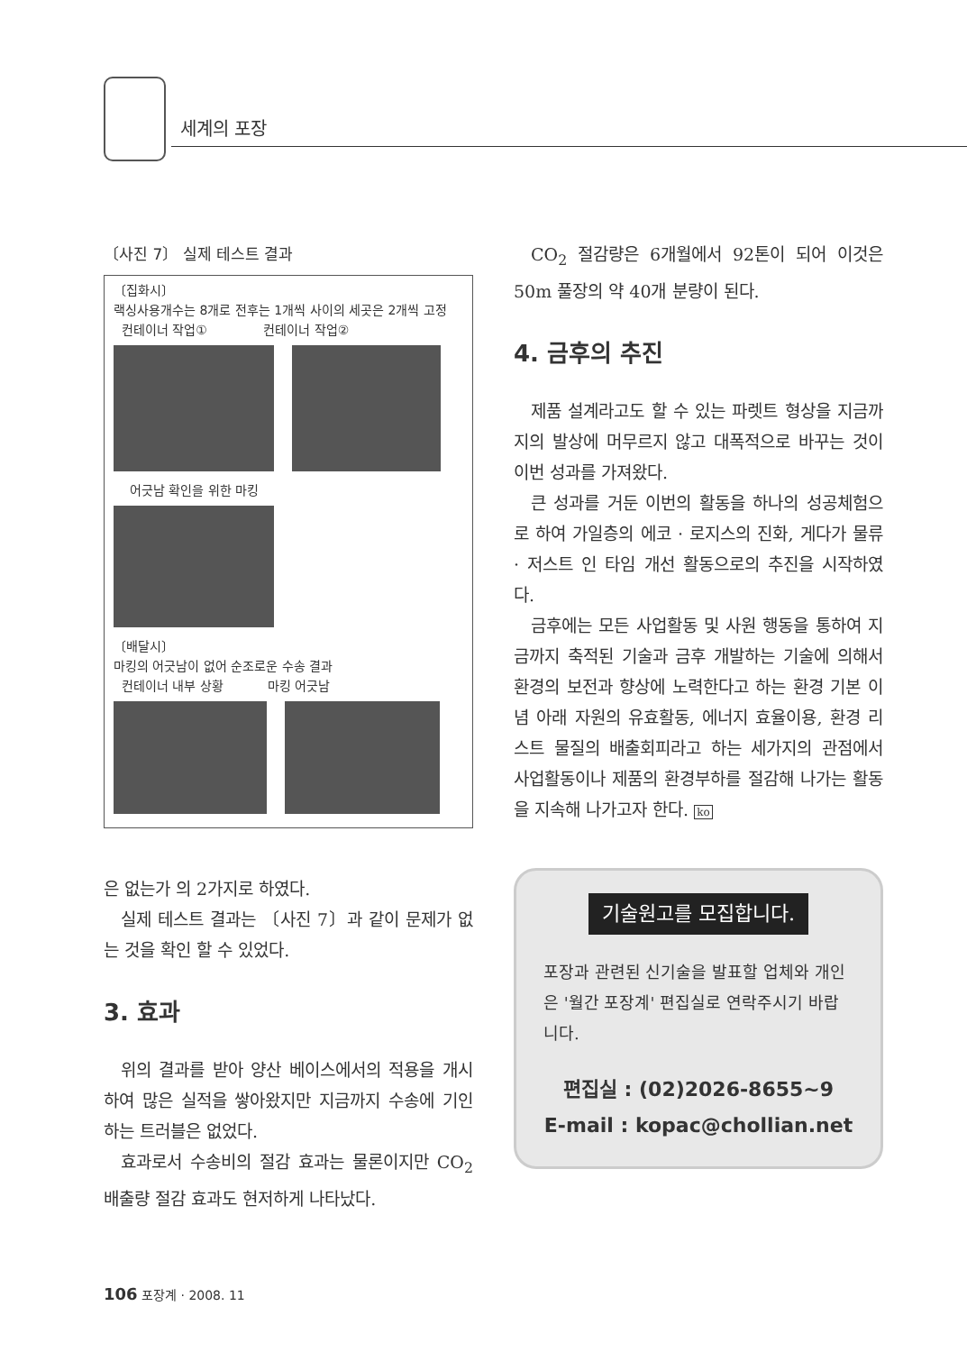세계의 포장
〔사진 7〕 실제 테스트 결과
〔집화시〕
랙싱사용개수는 8개로 전후는 1개씩 사이의 세곳은 2개씩 고정
컨테이너 작업① 컨테이너 작업②
어긋남 확인을 위한 마킹
〔배달시〕
마킹의 어긋남이 없어 순조로운 수송 결과
컨테이너 내부 상황 마킹 어긋남
은 없는가 의 2가지로 하였다.
실제 테스트 결과는 〔사진 7〕과 같이 문제가 없는 것을 확인 할 수 있었다.
3. 효과
위의 결과를 받아 양산 베이스에서의 적용을 개시하여 많은 실적을 쌓아왔지만 지금까지 수송에 기인하는 트러블은 없었다.
효과로서 수송비의 절감 효과는 물론이지만 CO<sub>2</sub> 배출량 절감 효과도 현저하게 나타났다.
CO<sub>2</sub> 절감량은 6개월에서 92톤이 되어 이것은 50m 풀장의 약 40개 분량이 된다.
4. 금후의 추진
제품 설계라고도 할 수 있는 파렛트 형상을 지금까지의 발상에 머무르지 않고 대폭적으로 바꾸는 것이 이번 성과를 가져왔다.
큰 성과를 거둔 이번의 활동을 하나의 성공체험으로 하여 가일층의 에코 · 로지스의 진화, 게다가 물류 · 저스트 인 타임 개선 활동으로의 추진을 시작하였다.
금후에는 모든 사업활동 및 사원 행동을 통하여 지금까지 축적된 기술과 금후 개발하는 기술에 의해서 환경의 보전과 향상에 노력한다고 하는 환경 기본 이념 아래 자원의 유효활동, 에너지 효율이용, 환경 리스트 물질의 배출회피라고 하는 세가지의 관점에서 사업활동이나 제품의 환경부하를 절감해 나가는 활동을 지속해 나가고자 한다. ko
기술원고를 모집합니다.
포장과 관련된 신기술을 발표할 업체와 개인은 '월간 포장계' 편집실로 연락주시기 바랍니다.
편집실 : (02)2026-8655~9
E-mail : kopac@chollian.net
106 포장계 · 2008. 11